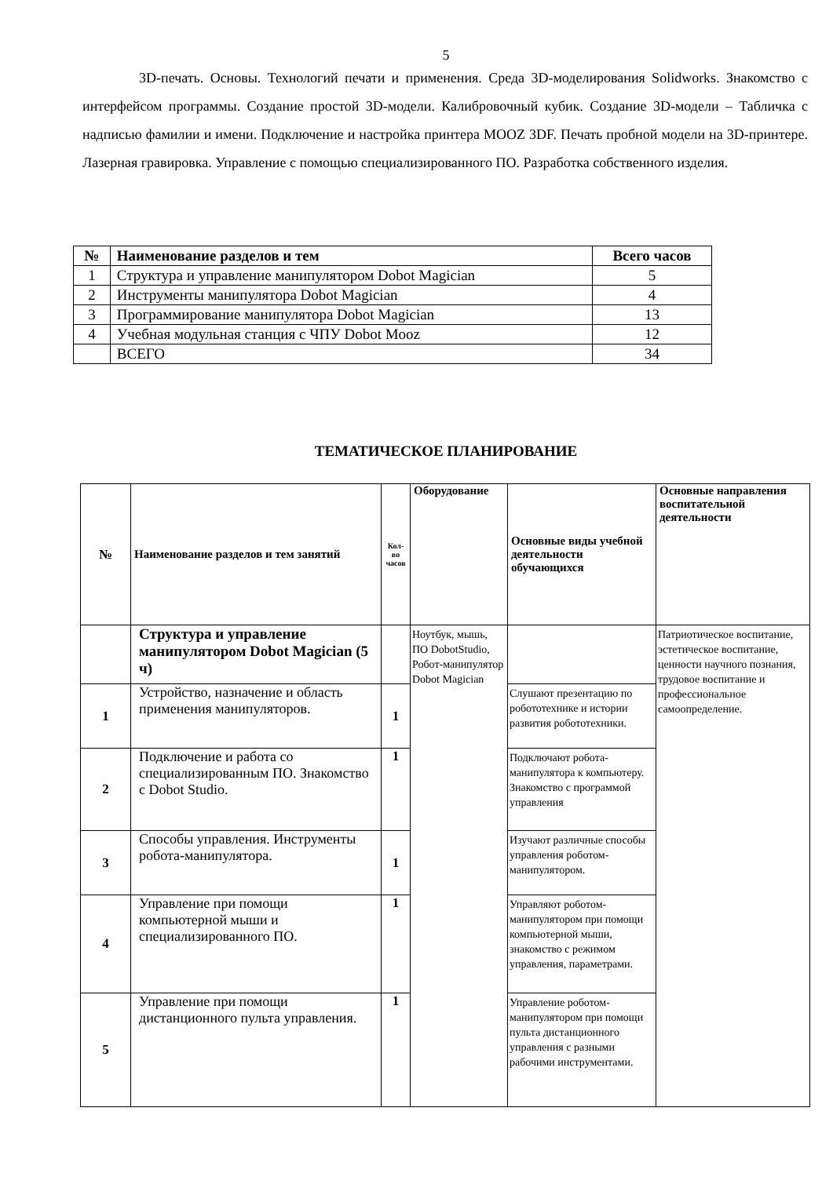5
3D-печать. Основы. Технологий печати и применения. Среда 3D-моделирования Solidworks. Знакомство с интерфейсом программы. Создание простой 3D-модели. Калибровочный кубик. Создание 3D-модели – Табличка с надписью фамилии и имени. Подключение и настройка принтера MOOZ 3DF. Печать пробной модели на 3D-принтере. Лазерная гравировка. Управление с помощью специализированного ПО. Разработка собственного изделия.
| № | Наименование разделов и тем | Всего часов |
| --- | --- | --- |
| 1 | Структура и управление манипулятором Dobot Magician | 5 |
| 2 | Инструменты манипулятора Dobot Magician | 4 |
| 3 | Программирование манипулятора Dobot Magician | 13 |
| 4 | Учебная модульная станция с ЧПУ Dobot Mooz | 12 |
| | ВСЕГО | 34 |
ТЕМАТИЧЕСКОЕ ПЛАНИРОВАНИЕ
| № | Наименование разделов и тем занятий | Кол-во часов | Оборудование | Основные виды учебной деятельности обучающихся | Основные направления воспитательной деятельности |
| --- | --- | --- | --- | --- | --- |
| | Структура и управление манипулятором Dobot Magician (5 ч) | | Ноутбук, мышь, ПО DobotStudio, Робот-манипулятор Dobot Magician | | Патриотическое воспитание, эстетическое воспитание, ценности научного познания, трудовое воспитание и профессиональное самоопределение. |
| 1 | Устройство, назначение и область применения манипуляторов. | 1 | | Слушают презентацию по робототехнике и истории развития робототехники. | |
| 2 | Подключение и работа со специализированным ПО. Знакомство с Dobot Studio. | 1 | | Подключают робота-манипулятора к компьютеру. Знакомство с программой управления | |
| 3 | Способы управления. Инструменты робота-манипулятора. | 1 | | Изучают различные способы управления роботом-манипулятором. | |
| 4 | Управление при помощи компьютерной мыши и специализированного ПО. | 1 | | Управляют роботом-манипулятором при помощи компьютерной мыши, знакомство с режимом управления, параметрами. | |
| 5 | Управление при помощи дистанционного пульта управления. | 1 | | Управление роботом-манипулятором при помощи пульта дистанционного управления с разными рабочими инструментами. | |